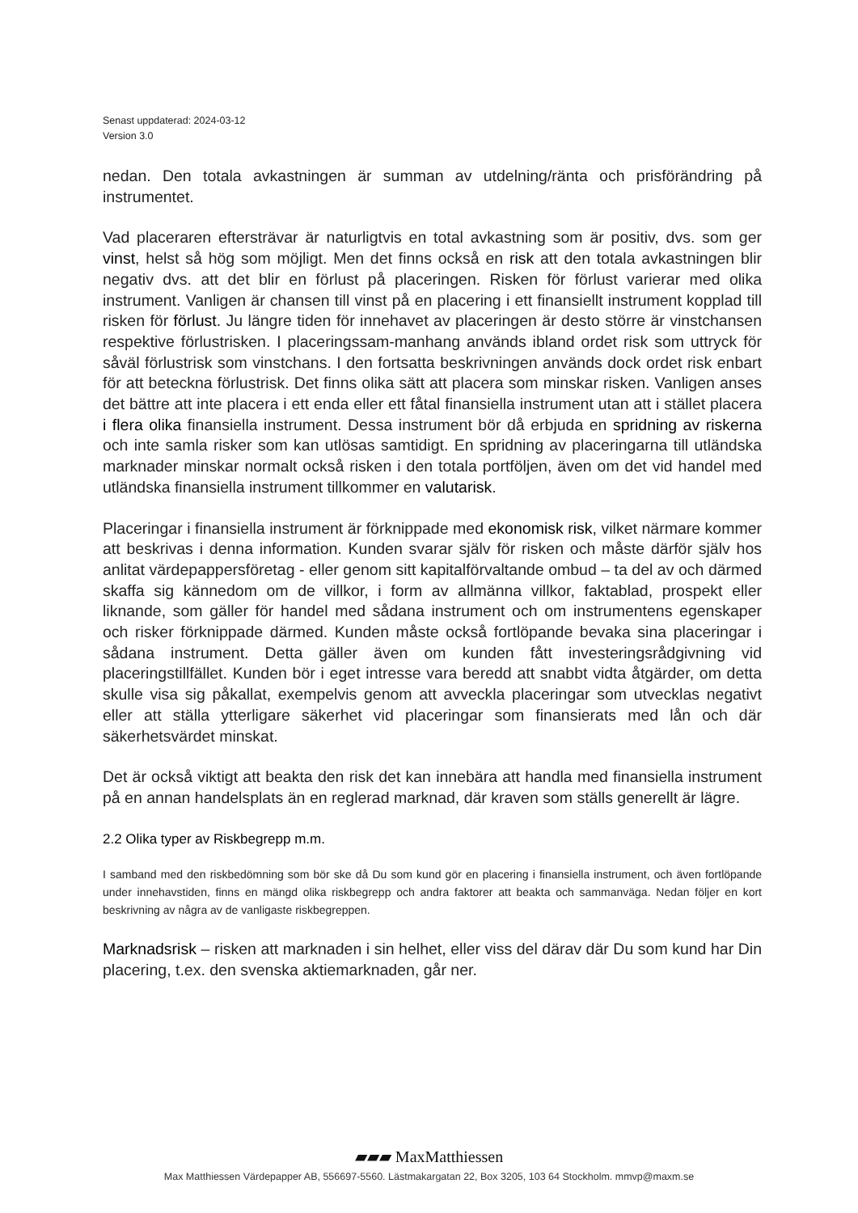Senast uppdaterad: 2024-03-12
Version 3.0
nedan. Den totala avkastningen är summan av utdelning/ränta och prisförändring på instrumentet.
Vad placeraren eftersträvar är naturligtvis en total avkastning som är positiv, dvs. som ger vinst, helst så hög som möjligt. Men det finns också en risk att den totala avkastningen blir negativ dvs. att det blir en förlust på placeringen. Risken för förlust varierar med olika instrument. Vanligen är chansen till vinst på en placering i ett finansiellt instrument kopplad till risken för förlust. Ju längre tiden för innehavet av placeringen är desto större är vinstchansen respektive förlustrisken. I placeringssam-manhang används ibland ordet risk som uttryck för såväl förlustrisk som vinstchans. I den fortsatta beskrivningen används dock ordet risk enbart för att beteckna förlustrisk. Det finns olika sätt att placera som minskar risken. Vanligen anses det bättre att inte placera i ett enda eller ett fåtal finansiella instrument utan att i stället placera i flera olika finansiella instrument. Dessa instrument bör då erbjuda en spridning av riskerna och inte samla risker som kan utlösas samtidigt. En spridning av placeringarna till utländska marknader minskar normalt också risken i den totala portföljen, även om det vid handel med utländska finansiella instrument tillkommer en valutarisk.
Placeringar i finansiella instrument är förknippade med ekonomisk risk, vilket närmare kommer att beskrivas i denna information. Kunden svarar själv för risken och måste därför själv hos anlitat värdepappersföretag - eller genom sitt kapitalförvaltande ombud – ta del av och därmed skaffa sig kännedom om de villkor, i form av allmänna villkor, faktablad, prospekt eller liknande, som gäller för handel med sådana instrument och om instrumentens egenskaper och risker förknippade därmed. Kunden måste också fortlöpande bevaka sina placeringar i sådana instrument. Detta gäller även om kunden fått investeringsrådgivning vid placeringstillfället. Kunden bör i eget intresse vara beredd att snabbt vidta åtgärder, om detta skulle visa sig påkallat, exempelvis genom att avveckla placeringar som utvecklas negativt eller att ställa ytterligare säkerhet vid placeringar som finansierats med lån och där säkerhetsvärdet minskat.
Det är också viktigt att beakta den risk det kan innebära att handla med finansiella instrument på en annan handelsplats än en reglerad marknad, där kraven som ställs generellt är lägre.
2.2 Olika typer av Riskbegrepp m.m.
I samband med den riskbedömning som bör ske då Du som kund gör en placering i finansiella instrument, och även fortlöpande under innehavstiden, finns en mängd olika riskbegrepp och andra faktorer att beakta och sammanväga. Nedan följer en kort beskrivning av några av de vanligaste riskbegreppen.
Marknadsrisk – risken att marknaden i sin helhet, eller viss del därav där Du som kund har Din placering, t.ex. den svenska aktiemarknaden, går ner.
▰▰▰ MaxMatthiessen
Max Matthiessen Värdepapper AB, 556697-5560. Lästmakargatan 22, Box 3205, 103 64 Stockholm. mmvp@maxm.se